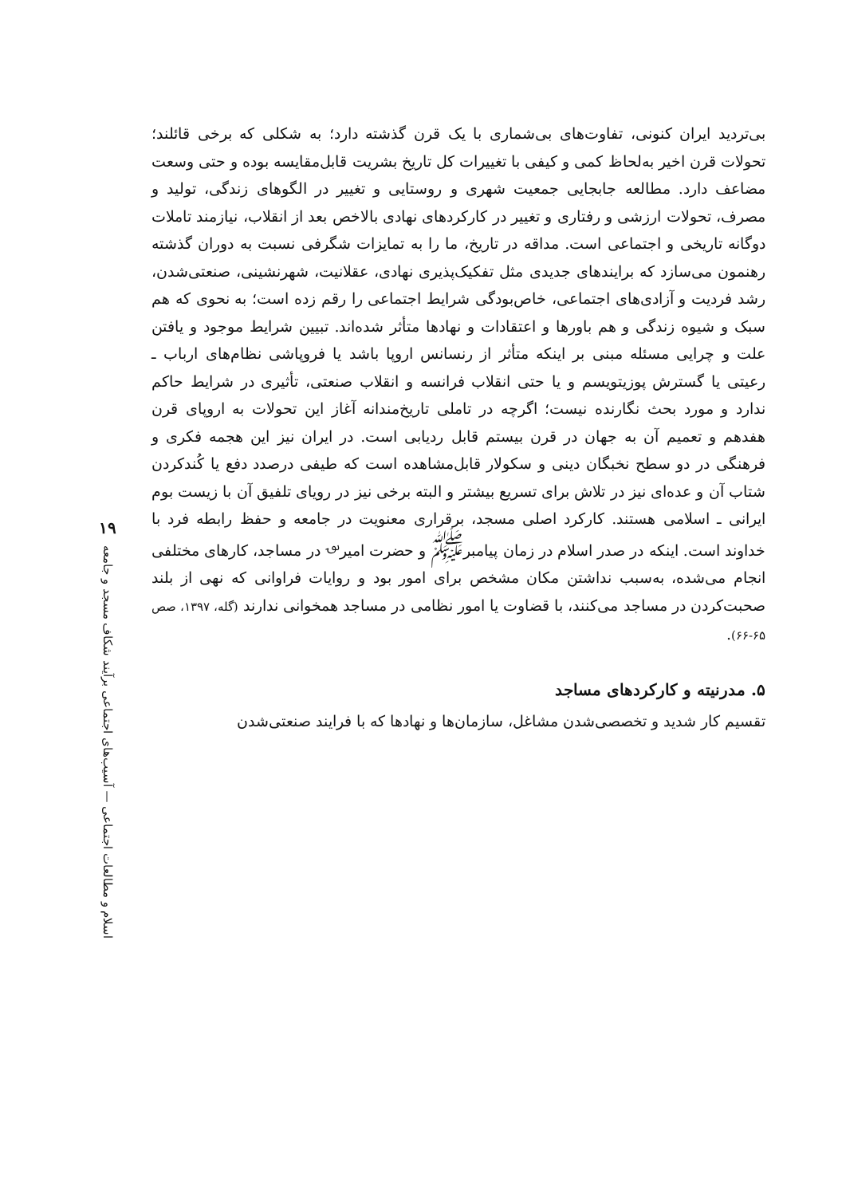بی‌تردید ایران کنونی، تفاوت‌های بی‌شماری با یک قرن گذشته دارد؛ به شکلی که برخی قائلند؛ تحولات قرن اخیر به‌لحاظ کمی و کیفی با تغییرات کل تاریخ بشریت قابل‌مقایسه بوده و حتی وسعت مضاعف دارد. مطالعه جابجایی جمعیت شهری و روستایی و تغییر در الگوهای زندگی، تولید و مصرف، تحولات ارزشی و رفتاری و تغییر در کارکردهای نهادی بالاخص بعد از انقلاب، نیازمند تاملات دوگانه تاریخی و اجتماعی است. مداقه در تاریخ، ما را به تمایزات شگرفی نسبت به دوران گذشته رهنمون می‌سازد که برایندهای جدیدی مثل تفکیک‌پذیری نهادی، عقلانیت، شهرنشینی، صنعتی‌شدن، رشد فردیت و آزادی‌های اجتماعی، خاص‌بودگی شرایط اجتماعی را رقم زده است؛ به نحوی که هم سبک و شیوه زندگی و هم باورها و اعتقادات و نهادها متأثر شده‌اند. تبیین شرایط موجود و یافتن علت و چرایی مسئله مبنی بر اینکه متأثر از رنسانس اروپا باشد یا فروپاشی نظام‌های ارباب ـ رعیتی یا گسترش پوزیتویسم و یا حتی انقلاب فرانسه و انقلاب صنعتی، تأثیری در شرایط حاکم ندارد و مورد بحث نگارنده نیست؛ اگرچه در تاملی تاریخ‌مندانه آغاز این تحولات به اروپای قرن هفدهم و تعمیم آن به جهان در قرن بیستم قابل ردیابی است. در ایران نیز این هجمه فکری و فرهنگی در دو سطح نخبگان دینی و سکولار قابل‌مشاهده است که طیفی درصدد دفع یا کُندکردن شتاب آن و عده‌ای نیز در تلاش برای تسریع بیشتر و البته برخی نیز در رویای تلفیق آن با زیست بوم ایرانی ـ اسلامی هستند. کارکرد اصلی مسجد، برقراری معنویت در جامعه و حفظ رابطه فرد با خداوند است. اینکه در صدر اسلام در زمان پیامبر<sup>ﷺ</sup> و حضرت امیر<sup>؈</sup> در مساجد، کارهای مختلفی انجام می‌شده، به‌سبب نداشتن مکان مشخص برای امور بود و روایات فراوانی که نهی از بلند صحبت‌کردن در مساجد می‌کنند، با قضاوت یا امور نظامی در مساجد همخوانی ندارند (گله، ۱۳۹۷، صص ۶۵-۶۶).
۵. مدرنیته و کارکردهای مساجد
تقسیم کار شدید و تخصصی‌شدن مشاغل، سازمان‌ها و نهادها که با فرایند صنعتی‌شدن
۱۹
اسلام و مطالعات اجتماعی — آسیب‌های اجتماعی برآیند شکاف مسجد و جامعه